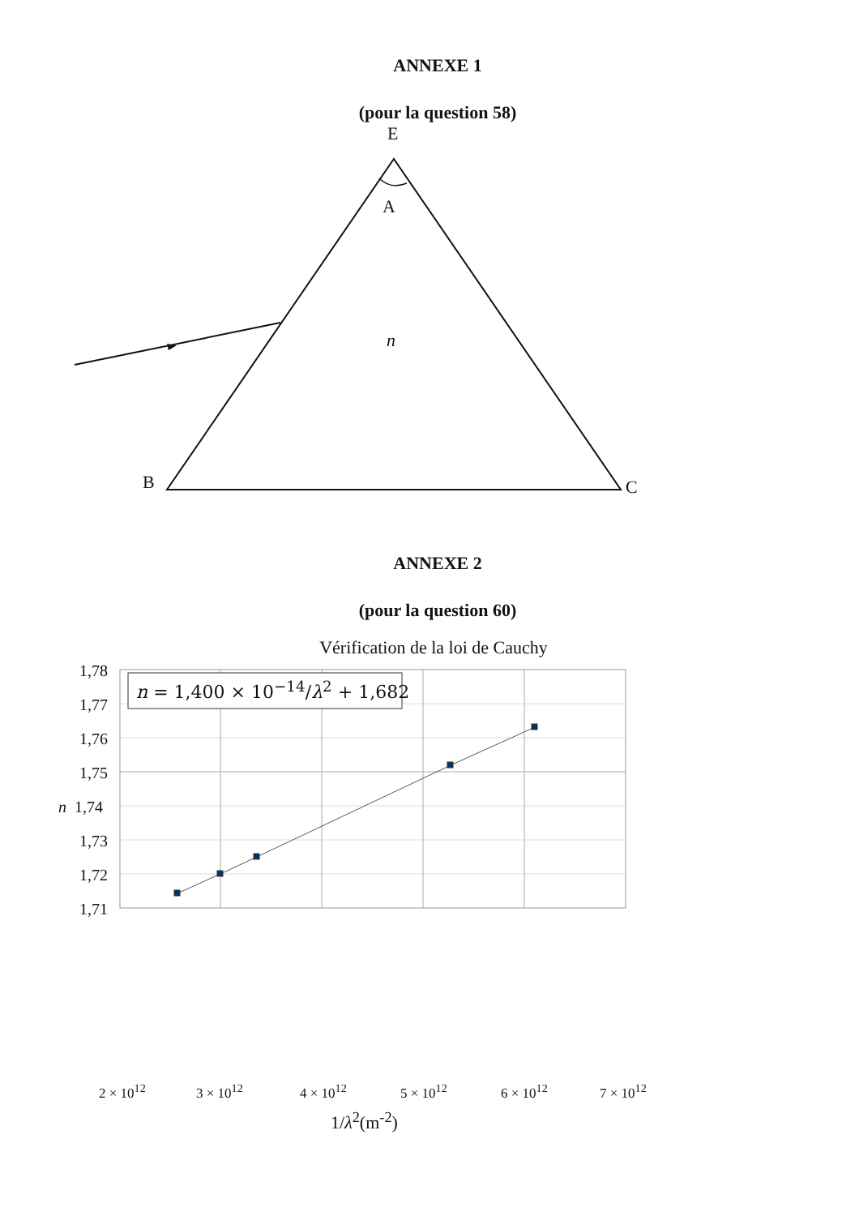ANNEXE 1
(pour la question 58)
E
A
n
B C
ANNEXE 2
(pour la question 60)
Vérification de la loi de Cauchy
1,78
1,77
1,76
1,75
n 1,74
1,73
1,72
1,71
n = 1,400 × 10<sup>−14</sup>/λ<sup>2</sup> + 1,682
2 × 10<sup>12</sup> 3 × 10<sup>12</sup> 4 × 10<sup>12</sup> 5 × 10<sup>12</sup> 6 × 10<sup>12</sup> 7 × 10<sup>12</sup>
1/λ<sup>2</sup>(m<sup>-2</sup>)